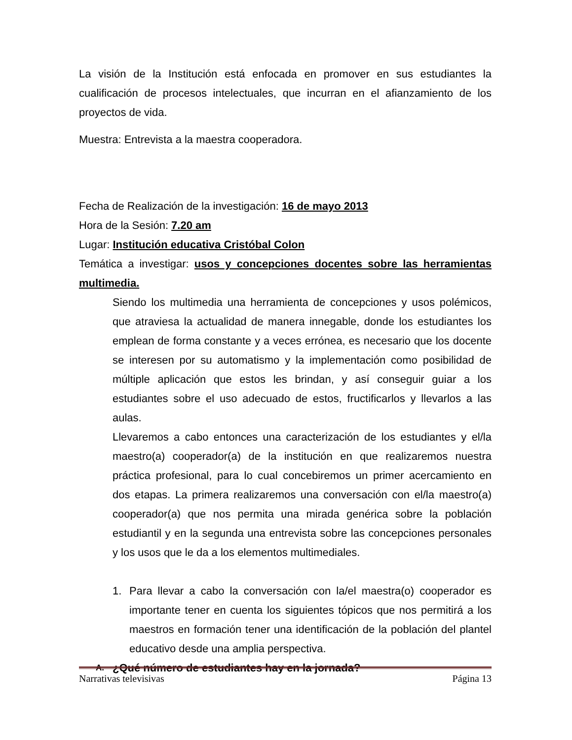La visión de la Institución está enfocada en promover en sus estudiantes la cualificación de procesos intelectuales, que incurran en el afianzamiento de los proyectos de vida.
Muestra: Entrevista a la maestra cooperadora.
Fecha de Realización de la investigación: 16 de mayo 2013
Hora de la Sesión: 7.20 am
Lugar: Institución educativa Cristóbal Colon
Temática a investigar: usos y concepciones docentes sobre las herramientas multimedia.
Siendo los multimedia una herramienta de concepciones y usos polémicos, que atraviesa la actualidad de manera innegable, donde los estudiantes los emplean de forma constante y a veces errónea, es necesario que los docente se interesen por su automatismo y la implementación como posibilidad de múltiple aplicación que estos les brindan, y así conseguir guiar a los estudiantes sobre el uso adecuado de estos, fructificarlos y llevarlos a las aulas.
Llevaremos a cabo entonces una caracterización de los estudiantes y el/la maestro(a) cooperador(a) de la institución en que realizaremos nuestra práctica profesional, para lo cual concebiremos un primer acercamiento en dos etapas. La primera realizaremos una conversación con el/la maestro(a) cooperador(a) que nos permita una mirada genérica sobre la población estudiantil y en la segunda una entrevista sobre las concepciones personales y los usos que le da a los elementos multimediales.
1. Para llevar a cabo la conversación con la/el maestra(o) cooperador es importante tener en cuenta los siguientes tópicos que nos permitirá a los maestros en formación tener una identificación de la población del plantel educativo desde una amplia perspectiva.
A. ¿Qué número de estudiantes hay en la jornada?
Narrativas televisivas Página 13